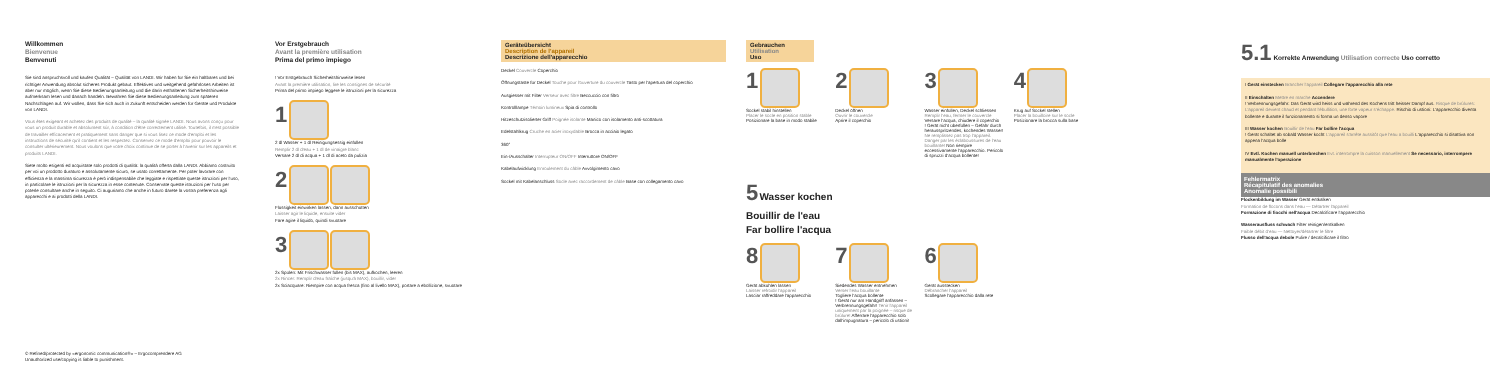Willkommen
Bienvenue
Benvenuti
Sie sind anspruchsvoll und kaufen Qualität – Qualität von LANDI. Wir haben für Sie ein haltbares und bei richtiger Anwendung absolut sicheres Produkt gebaut. Effektives und weitgehend gefahrloses Arbeiten ist aber nur möglich, wenn Sie diese Bedienungsanleitung und die darin enthaltenen Sicherheitshinweise aufmerksam lesen und danach handeln. Bewahren Sie diese Bedienungsanleitung zum späteren Nachschlagen auf. Wir wollen, dass Sie sich auch in Zukunft entscheiden werden für Geräte und Produkte von LANDI.
Vous êtes exigeant et achetez des produits de qualité – la qualité signée LANDI. Nous avons conçu pour vous un produit durable et absolument sûr, à condition d'être correctement utilisé. Toutefois, il n'est possible de travailler efficacement et pratiquement sans danger que si vous lisez ce mode d'emploi et les instructions de sécurité qu'il contient et les respectez. Conservez ce mode d'emploi pour pouvoir le consulter ultérieurement. Nous voulons que votre choix continue de se porter à l'avenir sur les appareils et produits LANDI.
Siete molto esigenti ed acquistate solo prodotti di qualità: la qualità offerta dalla LANDI. Abbiamo costruito per voi un prodotto duraturo e assolutamente sicuro, se usato correttamente. Per poter lavorare con efficienza e la massima sicurezza è però indispensabile che leggiate e rispettiate queste istruzioni per l'uso, in particolare le istruzioni per la sicurezza in esse contenute. Conservate queste istruzioni per l'uso per poterle consultare anche in seguito. Ci auguriamo che anche in futuro darete la vostra preferenza agli apparecchi e ai prodotti della LANDI.
© Refined/protected by «ergonomic communication®» – Ergocomprendere AG
Unauthorized use/copying is liable to punishment.
Vor Erstgebrauch
Avant la première utilisation
Prima del primo impiego
! Vor Erstgebrauch Sicherheitshinweise lesen
Avant la première utilisation, lire les consignes de sécurité
Prima del primo impiego leggere le istruzioni per la sicurezza
1
2 dl Wasser + 1 dl Reinigungsessig einfüllen
Remplir 2 dl d'eau + 1 dl de vinaigre blanc
Versare 2 dl di acqua + 1 dl di aceto da pulizia
2
Flüssigkeit einwirken lassen, dann ausschütten
Laisser agir le liquide, ensuite vider
Fare agire il liquido, quindi svuotare
3
2x Spülen: Mit Frischwasser füllen (bis MAX), aufkochen, leeren
2x Rincer: Remplir d'eau fraîche (jusqu'à MAX), bouillir, vider
2x Sciacquare: Riempire con acqua fresca (fino al livello MAX), portare a ebollizione, svuotare
Geräteübersicht
Description de l'appareil
Descrizione dell'apparecchio
Deckel Couvercle Coperchio
Öffnungstaste für Deckel Touche pour l'ouverture du couvercle Tasto per l'apertura del coperchio
Ausgiesser mit Filter Verseur avec filtre Beccuccio con filtro
Kontrolllampe Témoin lumineux Spia di controllo
Hitzeschutzisolierter Griff Poignée isolante Manico con isolamento anti-scottatura
Edelstahlkrug Cruche en acier inoxydable Brocca in acciaio legato
360°
Ein-/Ausschalter Interrupteur ON/OFF Interruttore ON/OFF
Kabelaufwicklung Enroulement du câble Avvolgimento cavo
Sockel mit Kabelanschluss Socle avec raccordement de câble Base con collegamento cavo
Gebrauchen
Utilisation
Uso
1
Sockel stabil hinstellen
Placer le socle en position stable
Posizionare la base in modo stabile
2
Deckel öffnen
Ouvrir le couvercle
Aprire il coperchio
3
Wasser einfüllen, Deckel schliessen
Remplir l'eau, fermer le couvercle
Versare l'acqua, chiudere il coperchio
! Gerät nicht überfüllen – Gefahr durch herausspritzendes, kochendes Wasser! Ne remplissez pas trop l'appareil. Danger par les éclaboussures de l'eau bouillante! Non riempire eccessivamente l'apparecchio. Pericolo di spruzzi d'acqua bollente!
4
Krug auf Sockel stellen
Placer la bouilloire sur le socle
Posizionare la brocca sulla base
5 Wasser kochen
Bouillir de l'eau
Far bollire l'acqua
8
Gerät abkühlen lassen
Laisser refroidir l'appareil
Lasciar raffreddare l'apparecchio
7
Siedendes Wasser entnehmen
Verser l'eau bouillante
Togliere l'acqua bollente
! Gerät nur am Handgriff anfassen – Verbrennungsgefahr! Tenir l'appareil uniquement par la poignée – risque de brûlure! Afferrare l'apparecchio solo dall'impugnatura – pericolo di ustioni!
6
Gerät ausstecken
Débrancher l'appareil
Scollegare l'apparecchio dalla rete
5.1 Korrekte Anwendung Utilisation correcte Uso corretto
I Gerät einstecken Brancher l'appareil Collegare l'apparecchio alla rete
II Einschalten Mettre en marche Accendere
! Verbrennungsgefahr: Das Gerät wird heiss und während des Kochens tritt heisser Dampf aus. Risque de brûlures: L'appareil devient chaud et pendant l'ébullition, une forte vapeur s'échappe. Rischio di ustioni: L'apparecchio diventa bollente e durante il funzionamento si forma un denso vapore
III Wasser kochen Bouillir de l'eau Far bollire l'acqua
! Gerät schaltet ab sobald Wasser kocht L'appareil s'arrête aussitôt que l'eau a bouilli L'apparecchio si disattiva non appena l'acqua bolle
IV Evtl. Kochen manuell unterbrechen Evt. interrompre la cuisson manuellement Se necessario, interrompere manualmente l'operazione
Fehlermatrix
Récapitulatif des anomalies
Anomalie possibili
Flockenbildung im Wasser Gerät entkalken
Formation de flocons dans l'eau — Détartrer l'appareil
Formazione di fiocchi nell'acqua Decalcificare l'apparecchio
Wasserausfluss schwach Filter reinigen/entkalken
Faible débit d'eau — Nettoyer/détartrer le filtre
Flusso dell'acqua debole Pulire / decalcificare il filtro